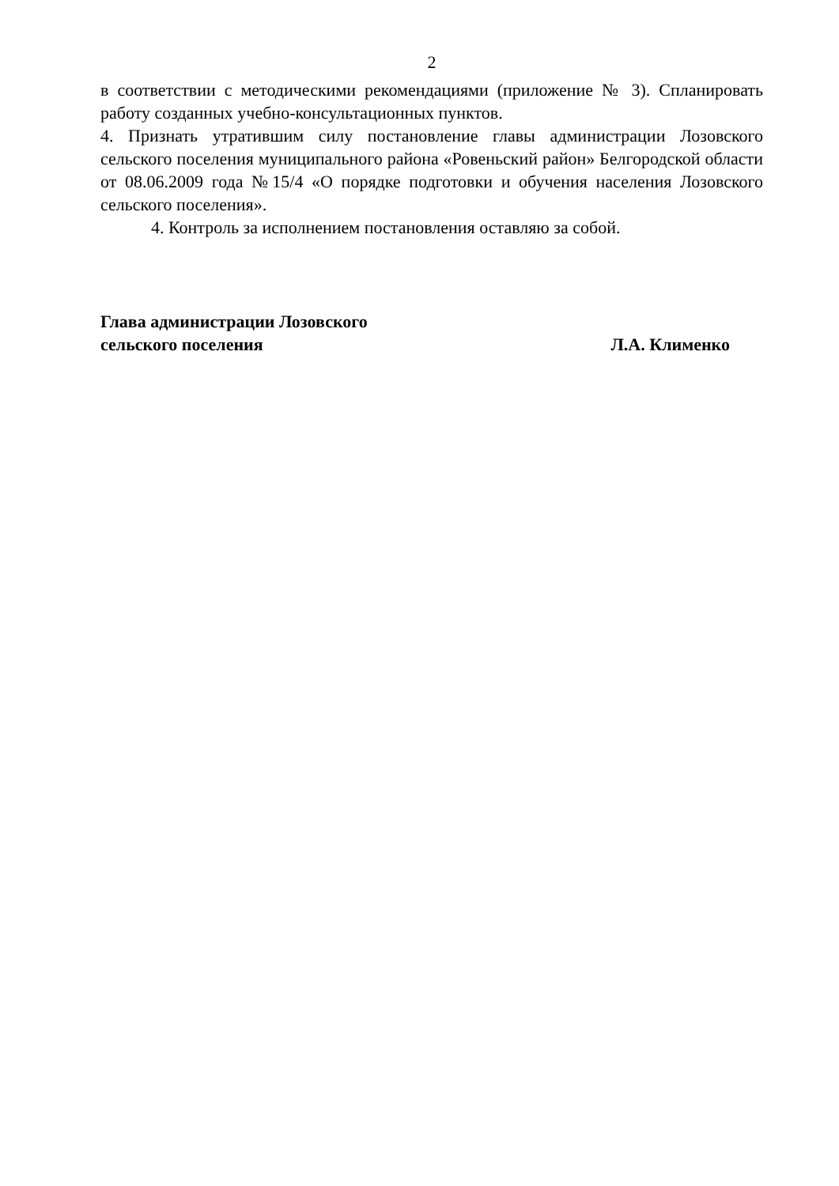2
в соответствии с методическими рекомендациями (приложение № 3). Спланировать работу созданных учебно-консультационных пунктов.
4. Признать утратившим силу постановление главы администрации Лозовского сельского поселения муниципального района «Ровеньский район» Белгородской области от 08.06.2009 года №15/4 «О порядке подготовки и обучения населения Лозовского сельского поселения».
4. Контроль за исполнением постановления оставляю за собой.
Глава администрации Лозовского
сельского поселения Л.А. Клименко